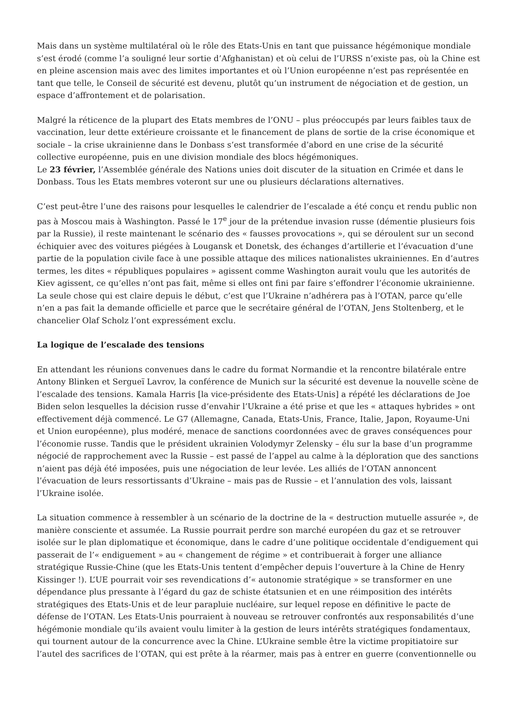Mais dans un système multilatéral où le rôle des Etats-Unis en tant que puissance hégémonique mondiale s’est érodé (comme l’a souligné leur sortie d’Afghanistan) et où celui de l’URSS n’existe pas, où la Chine est en pleine ascension mais avec des limites importantes et où l’Union européenne n’est pas représentée en tant que telle, le Conseil de sécurité est devenu, plutôt qu’un instrument de négociation et de gestion, un espace d’affrontement et de polarisation.
Malgré la réticence de la plupart des Etats membres de l’ONU – plus préoccupés par leurs faibles taux de vaccination, leur dette extérieure croissante et le financement de plans de sortie de la crise économique et sociale – la crise ukrainienne dans le Donbass s’est transformée d’abord en une crise de la sécurité collective européenne, puis en une division mondiale des blocs hégémoniques.
Le 23 février, l’Assemblée générale des Nations unies doit discuter de la situation en Crimée et dans le Donbass. Tous les Etats membres voteront sur une ou plusieurs déclarations alternatives.
C’est peut-être l’une des raisons pour lesquelles le calendrier de l’escalade a été conçu et rendu public non pas à Moscou mais à Washington. Passé le 17<sup>e</sup> jour de la prétendue invasion russe (démentie plusieurs fois par la Russie), il reste maintenant le scénario des « fausses provocations », qui se déroulent sur un second échiquier avec des voitures piégées à Lougansk et Donetsk, des échanges d’artillerie et l’évacuation d’une partie de la population civile face à une possible attaque des milices nationalistes ukrainiennes. En d’autres termes, les dites « républiques populaires » agissent comme Washington aurait voulu que les autorités de Kiev agissent, ce qu’elles n’ont pas fait, même si elles ont fini par faire s’effondrer l’économie ukrainienne. La seule chose qui est claire depuis le début, c’est que l’Ukraine n’adhérera pas à l’OTAN, parce qu’elle n’en a pas fait la demande officielle et parce que le secrétaire général de l’OTAN, Jens Stoltenberg, et le chancelier Olaf Scholz l’ont expressément exclu.
La logique de l’escalade des tensions
En attendant les réunions convenues dans le cadre du format Normandie et la rencontre bilatérale entre Antony Blinken et Sergueï Lavrov, la conférence de Munich sur la sécurité est devenue la nouvelle scène de l’escalade des tensions. Kamala Harris [la vice-présidente des Etats-Unis] a répété les déclarations de Joe Biden selon lesquelles la décision russe d’envahir l’Ukraine a été prise et que les « attaques hybrides » ont effectivement déjà commencé. Le G7 (Allemagne, Canada, Etats-Unis, France, Italie, Japon, Royaume-Uni et Union européenne), plus modéré, menace de sanctions coordonnées avec de graves conséquences pour l’économie russe. Tandis que le président ukrainien Volodymyr Zelensky – élu sur la base d’un programme négocié de rapprochement avec la Russie – est passé de l’appel au calme à la déploration que des sanctions n’aient pas déjà été imposées, puis une négociation de leur levée. Les alliés de l’OTAN annoncent l’évacuation de leurs ressortissants d’Ukraine – mais pas de Russie – et l’annulation des vols, laissant l’Ukraine isolée.
La situation commence à ressembler à un scénario de la doctrine de la « destruction mutuelle assurée », de manière consciente et assumée. La Russie pourrait perdre son marché européen du gaz et se retrouver isolée sur le plan diplomatique et économique, dans le cadre d’une politique occidentale d’endiguement qui passerait de l’« endiguement » au « changement de régime » et contribuerait à forger une alliance stratégique Russie-Chine (que les Etats-Unis tentent d’empêcher depuis l’ouverture à la Chine de Henry Kissinger !). L’UE pourrait voir ses revendications d’« autonomie stratégique » se transformer en une dépendance plus pressante à l’égard du gaz de schiste étatsunien et en une réimposition des intérêts stratégiques des Etats-Unis et de leur parapluie nucléaire, sur lequel repose en définitive le pacte de défense de l’OTAN. Les Etats-Unis pourraient à nouveau se retrouver confrontés aux responsabilités d’une hégémonie mondiale qu’ils avaient voulu limiter à la gestion de leurs intérêts stratégiques fondamentaux, qui tournent autour de la concurrence avec la Chine. L’Ukraine semble être la victime propitiatoire sur l’autel des sacrifices de l’OTAN, qui est prête à la réarmer, mais pas à entrer en guerre (conventionnelle ou